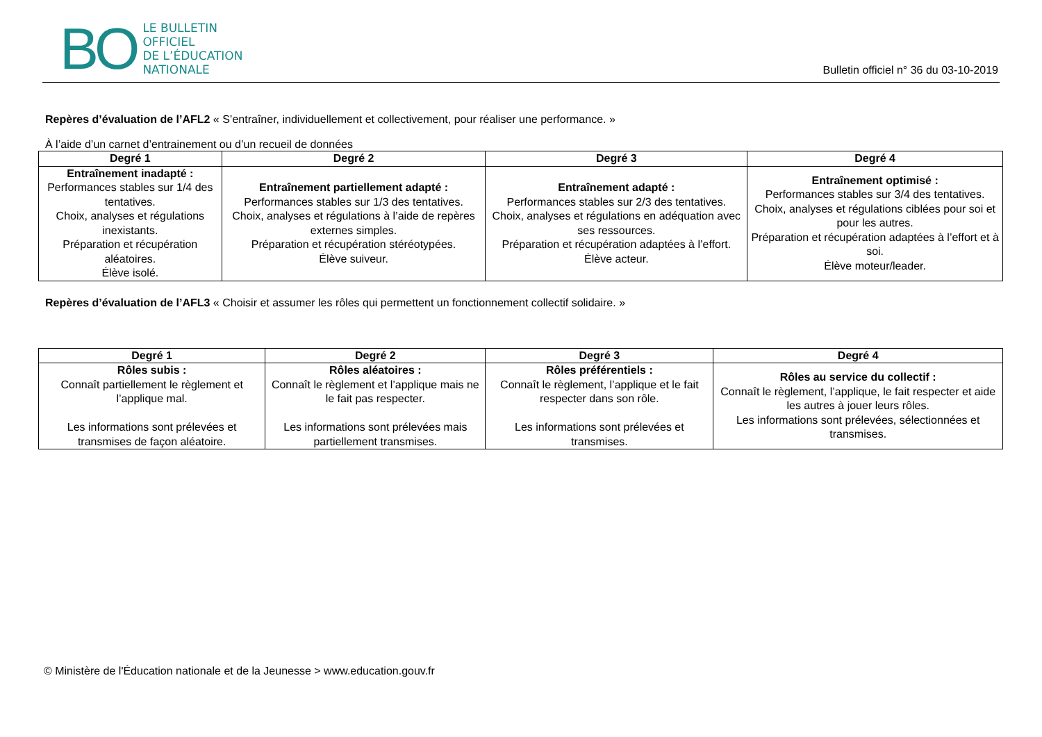BO
LE BULLETIN
OFFICIEL
DE L’ÉDUCATION
NATIONALE
Bulletin officiel n° 36 du 03-10-2019
Repères d’évaluation de l’AFL2 « S’entraîner, individuellement et collectivement, pour réaliser une performance. »
À l’aide d’un carnet d’entrainement ou d’un recueil de données
| Degré 1 | Degré 2 | Degré 3 | Degré 4 |
| --- | --- | --- | --- |
| Entraînement inadapté : Performances stables sur 1/4 des tentatives. Choix, analyses et régulations inexistants. Préparation et récupération aléatoires. Élève isolé. | Entraînement partiellement adapté : Performances stables sur 1/3 des tentatives. Choix, analyses et régulations à l’aide de repères externes simples. Préparation et récupération stéréotypées. Élève suiveur. | Entraînement adapté : Performances stables sur 2/3 des tentatives. Choix, analyses et régulations en adéquation avec ses ressources. Préparation et récupération adaptées à l’effort. Élève acteur. | Entraînement optimisé : Performances stables sur 3/4 des tentatives. Choix, analyses et régulations ciblées pour soi et pour les autres. Préparation et récupération adaptées à l’effort et à soi. Élève moteur/leader. |
Repères d’évaluation de l’AFL3 « Choisir et assumer les rôles qui permettent un fonctionnement collectif solidaire. »
| Degré 1 | Degré 2 | Degré 3 | Degré 4 |
| --- | --- | --- | --- |
| Rôles subis : Connaît partiellement le règlement et l’applique mal. Les informations sont prélevées et transmises de façon aléatoire. | Rôles aléatoires : Connaît le règlement et l’applique mais ne le fait pas respecter. Les informations sont prélevées mais partiellement transmises. | Rôles préférentiels : Connaît le règlement, l’applique et le fait respecter dans son rôle. Les informations sont prélevées et transmises. | Rôles au service du collectif : Connaît le règlement, l’applique, le fait respecter et aide les autres à jouer leurs rôles. Les informations sont prélevées, sélectionnées et transmises. |
© Ministère de l'Éducation nationale et de la Jeunesse > www.education.gouv.fr